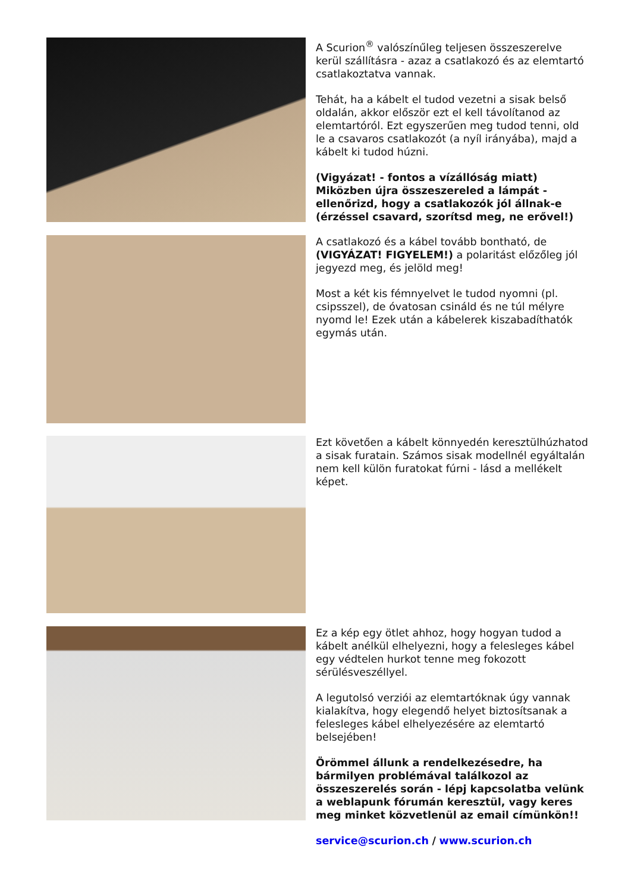A Scurion<sup>®</sup> valószínűleg teljesen összeszerelve kerül szállításra - azaz a csatlakozó és az elemtartó csatlakoztatva vannak.
Tehát, ha a kábelt el tudod vezetni a sisak belső oldalán, akkor először ezt el kell távolítanod az elemtartóról. Ezt egyszerűen meg tudod tenni, old le a csavaros csatlakozót (a nyíl irányába), majd a kábelt ki tudod húzni.
(Vigyázat! - fontos a vízállóság miatt) Miközben újra összeszereled a lámpát - ellenőrizd, hogy a csatlakozók jól állnak-e (érzéssel csavard, szorítsd meg, ne erővel!)
A csatlakozó és a kábel tovább bontható, de (VIGYÁZAT! FIGYELEM!) a polaritást előzőleg jól jegyezd meg, és jelöld meg!
Most a két kis fémnyelvet le tudod nyomni (pl. csipsszel), de óvatosan csináld és ne túl mélyre nyomd le! Ezek után a kábelerek kiszabadíthatók egymás után.
Ezt követően a kábelt könnyedén keresztülhúzhatod a sisak furatain. Számos sisak modellnél egyáltalán nem kell külön furatokat fúrni - lásd a mellékelt képet.
Ez a kép egy ötlet ahhoz, hogy hogyan tudod a kábelt anélkül elhelyezni, hogy a felesleges kábel egy védtelen hurkot tenne meg fokozott sérülésveszéllyel.
A legutolsó verziói az elemtartóknak úgy vannak kialakítva, hogy elegendő helyet biztosítsanak a felesleges kábel elhelyezésére az elemtartó belsejében!
Örömmel állunk a rendelkezésedre, ha bármilyen problémával találkozol az összeszerelés során - lépj kapcsolatba velünk a weblapunk fórumán keresztül, vagy keres meg minket közvetlenül az email címünkön!!
service@scurion.ch / www.scurion.ch